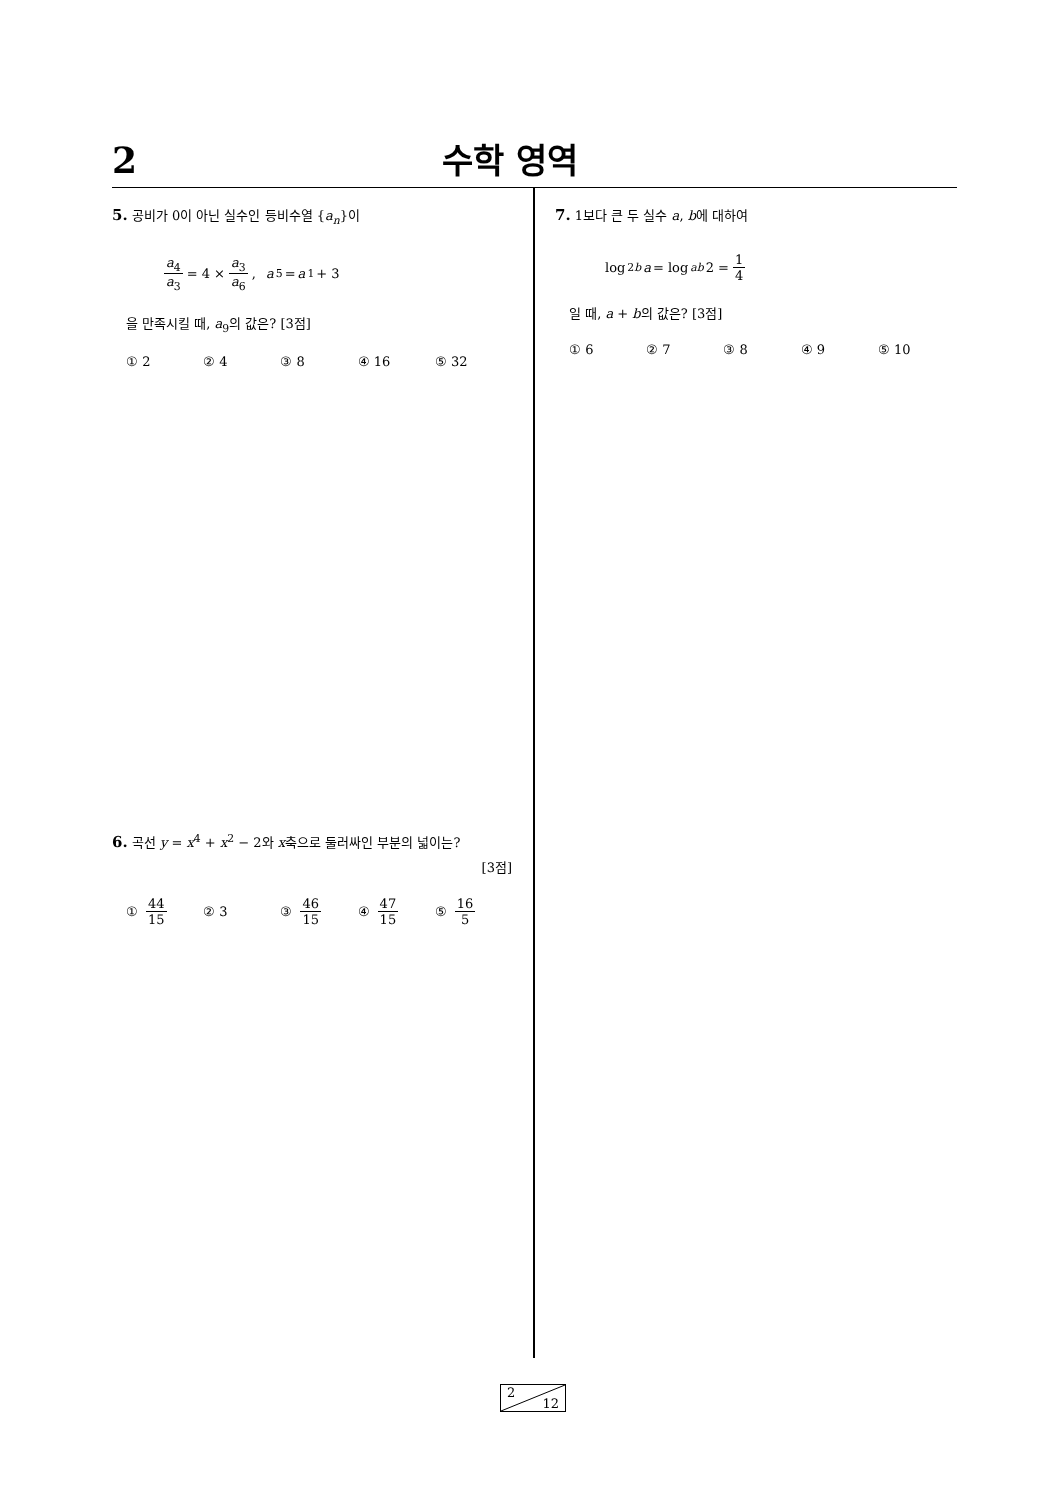2
수학 영역
5. 공비가 0이 아닌 실수인 등비수열 {a<sub>n</sub>}이
a<sub>4</sub> a<sub>3</sub> = 4 × a<sub>3</sub> a<sub>6</sub>, a<sub>5</sub> = a<sub>1</sub> + 3
을 만족시킬 때, a<sub>9</sub>의 값은? [3점]
① 2 ② 4 ③ 8 ④ 16 ⑤ 32
6. 곡선 y = x<sup>4</sup> + x<sup>2</sup> − 2와 x축으로 둘러싸인 부분의 넓이는?
[3점]
① 44 15 ② 3 ③ 46 15 ④ 47 15 ⑤ 16 5
7. 1보다 큰 두 실수 a, b에 대하여
log<sub>2b</sub> a = log<sub>ab</sub> 2 = 1 4
일 때, a + b의 값은? [3점]
① 6 ② 7 ③ 8 ④ 9 ⑤ 10
2
12